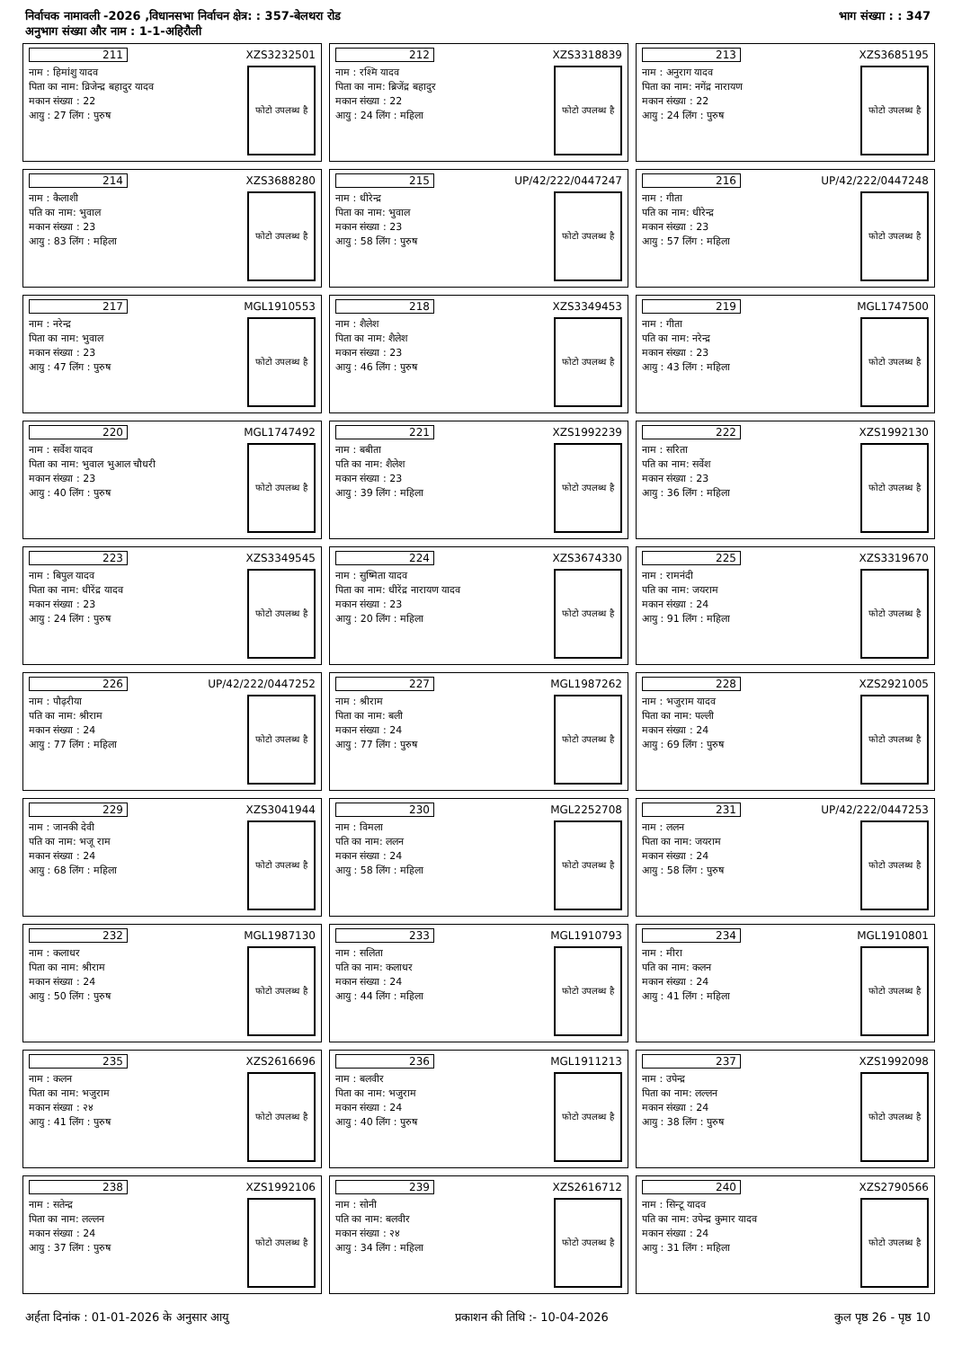निर्वाचक नामावली -2026 ,विधानसभा निर्वाचन क्षेत्र: : 357-बेलथरा रोड भाग संख्या : : 347
अनुभाग संख्या और नाम : 1-1-अहिरौली
211 XZS3232501
नाम : हिमांशु यादव
पिता का नाम: व्रिजेन्द्र बहादुर यादव
मकान संख्या : 22
आयु : 27 लिंग : पुरुष
फोटो उपलब्ध है
212 XZS3318839
नाम : रश्मि यादव
पिता का नाम: ब्रिजेंद्र बहादुर
मकान संख्या : 22
आयु : 24 लिंग : महिला
फोटो उपलब्ध है
213 XZS3685195
नाम : अनुराग यादव
पिता का नाम: नगेंद्र नारायण
मकान संख्या : 22
आयु : 24 लिंग : पुरुष
फोटो उपलब्ध है
214 XZS3688280
नाम : कैलाशी
पति का नाम: भुवाल
मकान संख्या : 23
आयु : 83 लिंग : महिला
फोटो उपलब्ध है
215 UP/42/222/0447247
नाम : धीरेन्द्र
पिता का नाम: भुवाल
मकान संख्या : 23
आयु : 58 लिंग : पुरुष
फोटो उपलब्ध है
216 UP/42/222/0447248
नाम : गीता
पति का नाम: धीरेन्द्र
मकान संख्या : 23
आयु : 57 लिंग : महिला
फोटो उपलब्ध है
217 MGL1910553
नाम : नरेन्द्र
पिता का नाम: भुवाल
मकान संख्या : 23
आयु : 47 लिंग : पुरुष
फोटो उपलब्ध है
218 XZS3349453
नाम : शैलेश
पिता का नाम: शैलेश
मकान संख्या : 23
आयु : 46 लिंग : पुरुष
फोटो उपलब्ध है
219 MGL1747500
नाम : गीता
पति का नाम: नरेन्द्र
मकान संख्या : 23
आयु : 43 लिंग : महिला
फोटो उपलब्ध है
220 MGL1747492
नाम : सर्वेश यादव
पिता का नाम: भुवाल भुआल चौधरी
मकान संख्या : 23
आयु : 40 लिंग : पुरुष
फोटो उपलब्ध है
221 XZS1992239
नाम : बबीता
पति का नाम: शैलेश
मकान संख्या : 23
आयु : 39 लिंग : महिला
फोटो उपलब्ध है
222 XZS1992130
नाम : सरिता
पति का नाम: सर्वेश
मकान संख्या : 23
आयु : 36 लिंग : महिला
फोटो उपलब्ध है
223 XZS3349545
नाम : बिपुल यादव
पिता का नाम: धीरेंद्र यादव
मकान संख्या : 23
आयु : 24 लिंग : पुरुष
फोटो उपलब्ध है
224 XZS3674330
नाम : सुष्मिता यादव
पिता का नाम: धीरेंद्र नारायण यादव
मकान संख्या : 23
आयु : 20 लिंग : महिला
फोटो उपलब्ध है
225 XZS3319670
नाम : रामनंदी
पति का नाम: जयराम
मकान संख्या : 24
आयु : 91 लिंग : महिला
फोटो उपलब्ध है
226 UP/42/222/0447252
नाम : पौढ़रीया
पति का नाम: श्रीराम
मकान संख्या : 24
आयु : 77 लिंग : महिला
फोटो उपलब्ध है
227 MGL1987262
नाम : श्रीराम
पिता का नाम: बली
मकान संख्या : 24
आयु : 77 लिंग : पुरुष
फोटो उपलब्ध है
228 XZS2921005
नाम : भजुराम यादव
पिता का नाम: पल्ली
मकान संख्या : 24
आयु : 69 लिंग : पुरुष
फोटो उपलब्ध है
229 XZS3041944
नाम : जानकी देवी
पति का नाम: भजू राम
मकान संख्या : 24
आयु : 68 लिंग : महिला
फोटो उपलब्ध है
230 MGL2252708
नाम : विमला
पति का नाम: ललन
मकान संख्या : 24
आयु : 58 लिंग : महिला
फोटो उपलब्ध है
231 UP/42/222/0447253
नाम : ललन
पिता का नाम: जयराम
मकान संख्या : 24
आयु : 58 लिंग : पुरुष
फोटो उपलब्ध है
232 MGL1987130
नाम : कलाधर
पिता का नाम: श्रीराम
मकान संख्या : 24
आयु : 50 लिंग : पुरुष
फोटो उपलब्ध है
233 MGL1910793
नाम : सलिता
पति का नाम: कलाधर
मकान संख्या : 24
आयु : 44 लिंग : महिला
फोटो उपलब्ध है
234 MGL1910801
नाम : मीरा
पति का नाम: कलन
मकान संख्या : 24
आयु : 41 लिंग : महिला
फोटो उपलब्ध है
235 XZS2616696
नाम : कलन
पिता का नाम: भजुराम
मकान संख्या : २४
आयु : 41 लिंग : पुरुष
फोटो उपलब्ध है
236 MGL1911213
नाम : बलवीर
पिता का नाम: भजुराम
मकान संख्या : 24
आयु : 40 लिंग : पुरुष
फोटो उपलब्ध है
237 XZS1992098
नाम : उपेन्द्र
पिता का नाम: लल्लन
मकान संख्या : 24
आयु : 38 लिंग : पुरुष
फोटो उपलब्ध है
238 XZS1992106
नाम : सतेन्द्र
पिता का नाम: लल्लन
मकान संख्या : 24
आयु : 37 लिंग : पुरुष
फोटो उपलब्ध है
239 XZS2616712
नाम : सोनी
पति का नाम: बलवीर
मकान संख्या : २४
आयु : 34 लिंग : महिला
फोटो उपलब्ध है
240 XZS2790566
नाम : सिन्टू यादव
पति का नाम: उपेन्द्र कुमार यादव
मकान संख्या : 24
आयु : 31 लिंग : महिला
फोटो उपलब्ध है
अर्हता दिनांक : 01-01-2026 के अनुसार आयु प्रकाशन की तिथि :- 10-04-2026 कुल पृष्ठ 26 - पृष्ठ 10